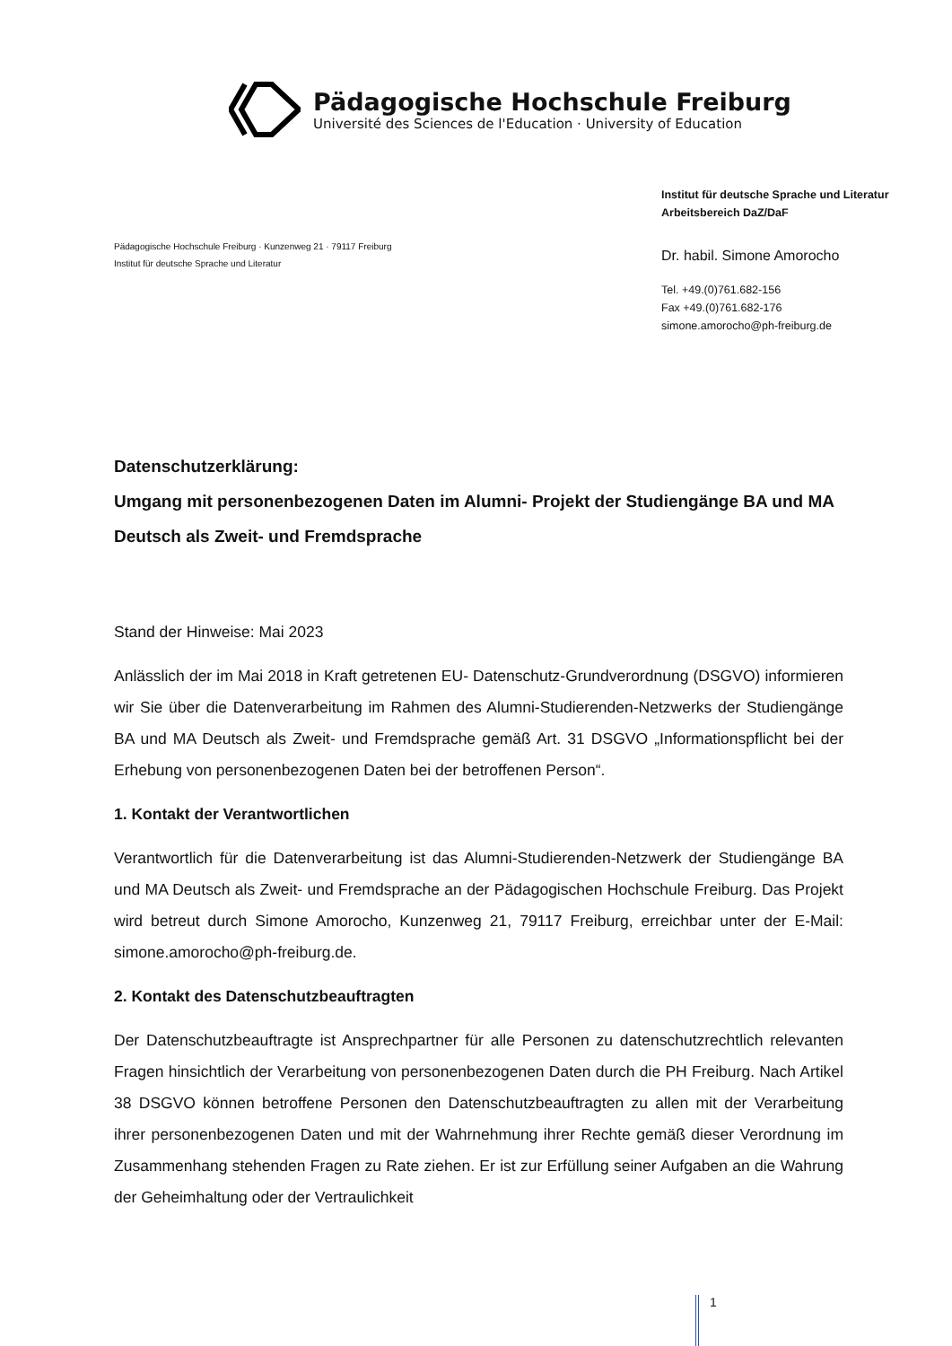Pädagogische Hochschule Freiburg
Université des Sciences de l'Education · University of Education
Pädagogische Hochschule Freiburg · Kunzenweg 21 · 79117 Freiburg
Institut für deutsche Sprache und Literatur
Institut für deutsche Sprache und Literatur
Arbeitsbereich DaZ/DaF
Dr. habil. Simone Amorocho
Tel. +49.(0)761.682-156
Fax +49.(0)761.682-176
simone.amorocho@ph-freiburg.de
Datenschutzerklärung:
Umgang mit personenbezogenen Daten im Alumni- Projekt der Studiengänge BA und MA Deutsch als Zweit- und Fremdsprache
Stand der Hinweise: Mai 2023
Anlässlich der im Mai 2018 in Kraft getretenen EU- Datenschutz-Grundverordnung (DSGVO) informieren wir Sie über die Datenverarbeitung im Rahmen des Alumni-Studierenden-Netzwerks der Studiengänge BA und MA Deutsch als Zweit- und Fremdsprache gemäß Art. 31 DSGVO „Informationspflicht bei der Erhebung von personenbezogenen Daten bei der betroffenen Person“.
1. Kontakt der Verantwortlichen
Verantwortlich für die Datenverarbeitung ist das Alumni-Studierenden-Netzwerk der Studiengänge BA und MA Deutsch als Zweit- und Fremdsprache an der Pädagogischen Hochschule Freiburg. Das Projekt wird betreut durch Simone Amorocho, Kunzenweg 21, 79117 Freiburg, erreichbar unter der E-Mail: simone.amorocho@ph-freiburg.de.
2. Kontakt des Datenschutzbeauftragten
Der Datenschutzbeauftragte ist Ansprechpartner für alle Personen zu datenschutzrechtlich relevanten Fragen hinsichtlich der Verarbeitung von personenbezogenen Daten durch die PH Freiburg. Nach Artikel 38 DSGVO können betroffene Personen den Datenschutzbeauftragten zu allen mit der Verarbeitung ihrer personenbezogenen Daten und mit der Wahrnehmung ihrer Rechte gemäß dieser Verordnung im Zusammenhang stehenden Fragen zu Rate ziehen. Er ist zur Erfüllung seiner Aufgaben an die Wahrung der Geheimhaltung oder der Vertraulichkeit
1